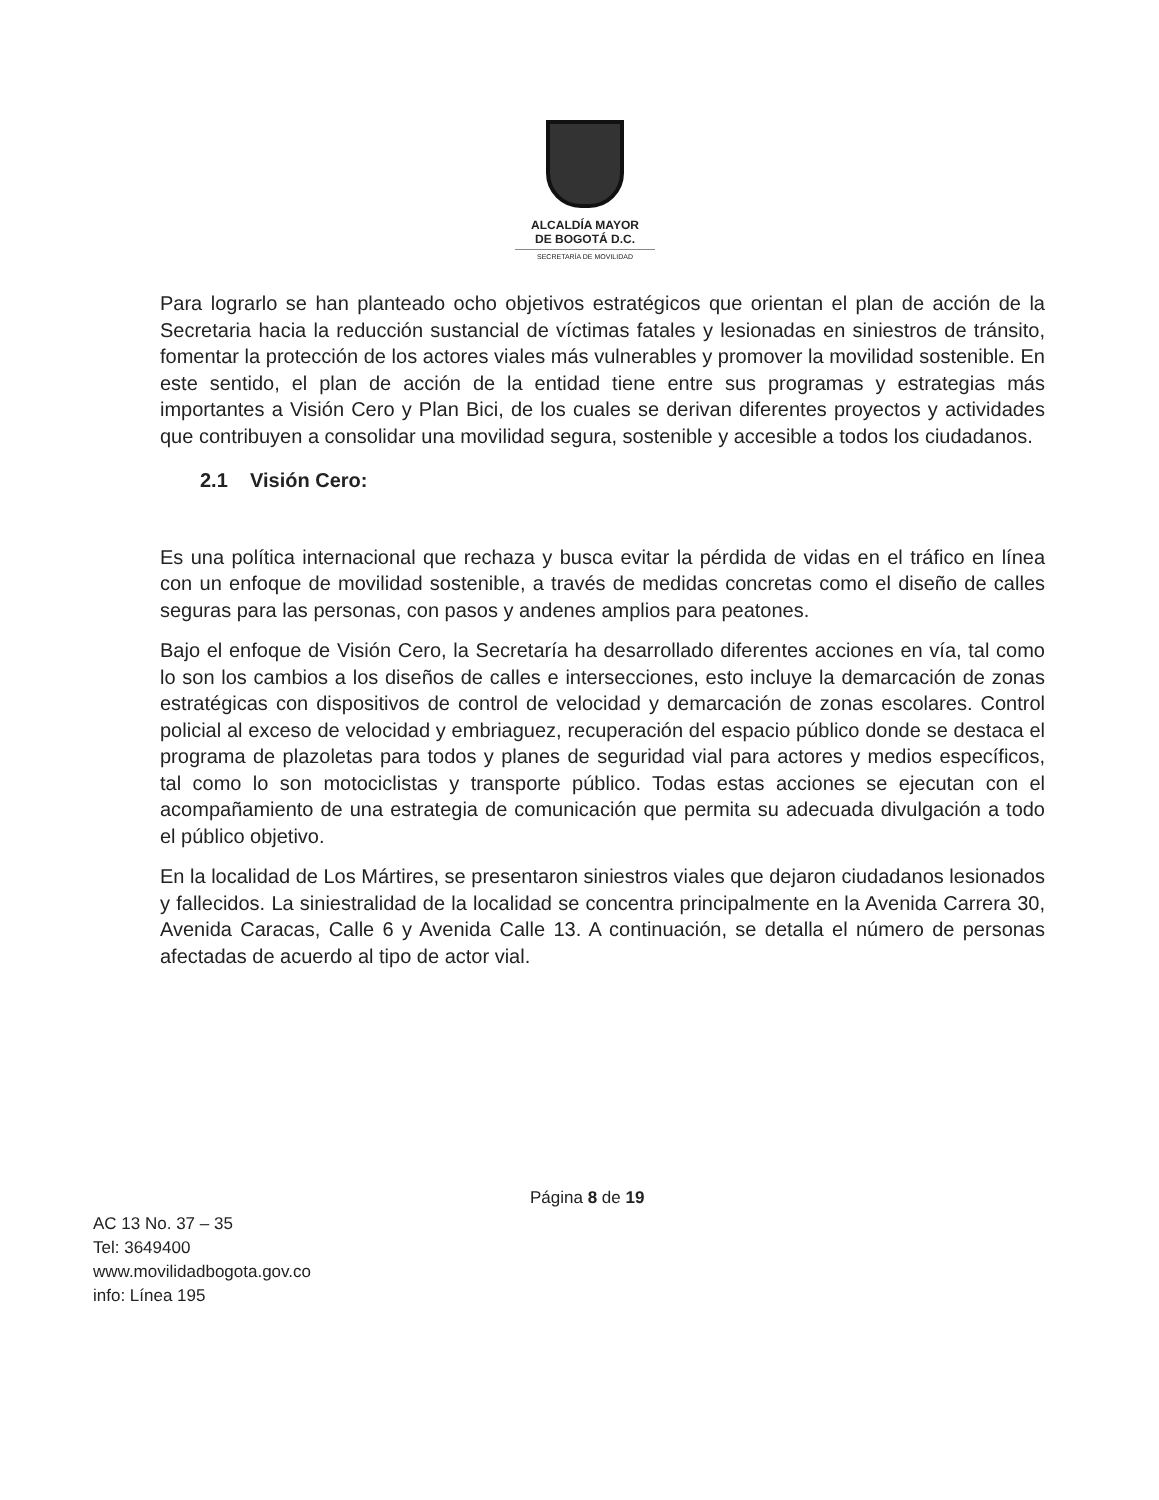ALCALDÍA MAYOR
DE BOGOTÁ D.C.
SECRETARÍA DE MOVILIDAD
Para lograrlo se han planteado ocho objetivos estratégicos que orientan el plan de acción de la Secretaria hacia la reducción sustancial de víctimas fatales y lesionadas en siniestros de tránsito, fomentar la protección de los actores viales más vulnerables y promover la movilidad sostenible. En este sentido, el plan de acción de la entidad tiene entre sus programas y estrategias más importantes a Visión Cero y Plan Bici, de los cuales se derivan diferentes proyectos y actividades que contribuyen a consolidar una movilidad segura, sostenible y accesible a todos los ciudadanos.
2.1 Visión Cero:
Es una política internacional que rechaza y busca evitar la pérdida de vidas en el tráfico en línea con un enfoque de movilidad sostenible, a través de medidas concretas como el diseño de calles seguras para las personas, con pasos y andenes amplios para peatones.
Bajo el enfoque de Visión Cero, la Secretaría ha desarrollado diferentes acciones en vía, tal como lo son los cambios a los diseños de calles e intersecciones, esto incluye la demarcación de zonas estratégicas con dispositivos de control de velocidad y demarcación de zonas escolares. Control policial al exceso de velocidad y embriaguez, recuperación del espacio público donde se destaca el programa de plazoletas para todos y planes de seguridad vial para actores y medios específicos, tal como lo son motociclistas y transporte público. Todas estas acciones se ejecutan con el acompañamiento de una estrategia de comunicación que permita su adecuada divulgación a todo el público objetivo.
En la localidad de Los Mártires, se presentaron siniestros viales que dejaron ciudadanos lesionados y fallecidos. La siniestralidad de la localidad se concentra principalmente en la Avenida Carrera 30, Avenida Caracas, Calle 6 y Avenida Calle 13. A continuación, se detalla el número de personas afectadas de acuerdo al tipo de actor vial.
Página 8 de 19
AC 13 No. 37 – 35
Tel: 3649400
www.movilidadbogota.gov.co
info: Línea 195